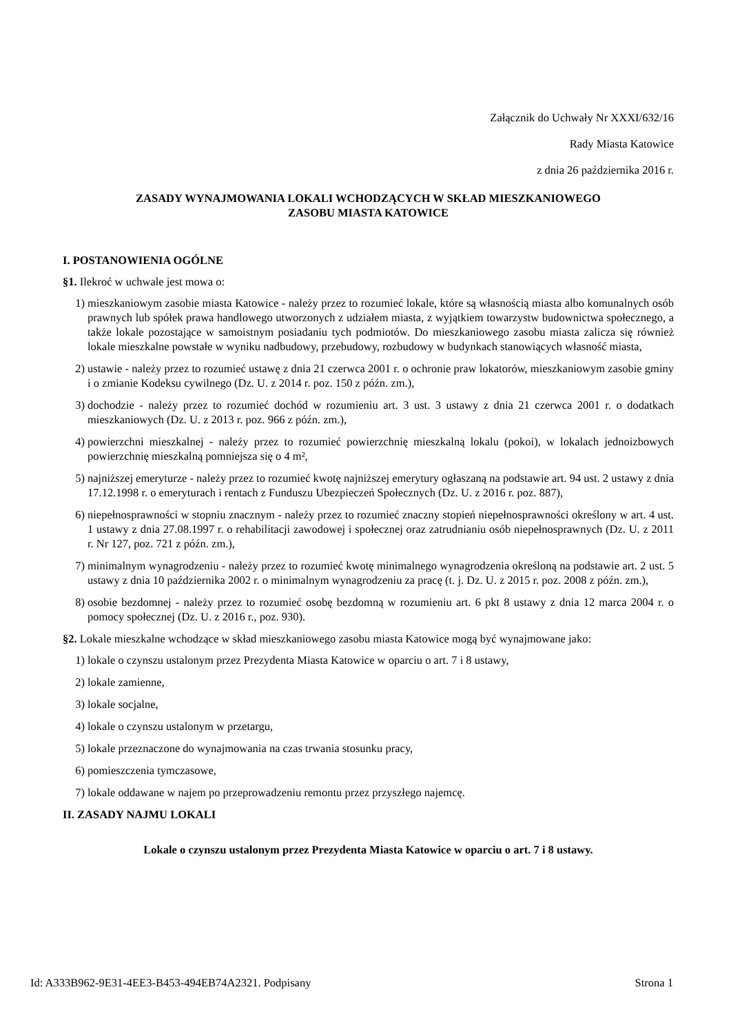Załącznik do Uchwały Nr XXXI/632/16
Rady Miasta Katowice
z dnia 26 października 2016 r.
ZASADY WYNAJMOWANIA LOKALI WCHODZĄCYCH W SKŁAD MIESZKANIOWEGO
ZASOBU MIASTA KATOWICE
I. POSTANOWIENIA OGÓLNE
§1. Ilekroć w uchwale jest mowa o:
1) mieszkaniowym zasobie miasta Katowice - należy przez to rozumieć lokale, które są własnością miasta albo komunalnych osób prawnych lub spółek prawa handlowego utworzonych z udziałem miasta, z wyjątkiem towarzystw budownictwa społecznego, a także lokale pozostające w samoistnym posiadaniu tych podmiotów. Do mieszkaniowego zasobu miasta zalicza się również lokale mieszkalne powstałe w wyniku nadbudowy, przebudowy, rozbudowy w budynkach stanowiących własność miasta,
2) ustawie - należy przez to rozumieć ustawę z dnia 21 czerwca 2001 r. o ochronie praw lokatorów, mieszkaniowym zasobie gminy i o zmianie Kodeksu cywilnego (Dz. U. z 2014 r. poz. 150 z późn. zm.),
3) dochodzie - należy przez to rozumieć dochód w rozumieniu art. 3 ust. 3 ustawy z dnia 21 czerwca 2001 r. o dodatkach mieszkaniowych (Dz. U. z 2013 r. poz. 966 z późn. zm.),
4) powierzchni mieszkalnej - należy przez to rozumieć powierzchnię mieszkalną lokalu (pokoi), w lokalach jednoizbowych powierzchnię mieszkalną pomniejsza się o 4 m²,
5) najniższej emeryturze - należy przez to rozumieć kwotę najniższej emerytury ogłaszaną na podstawie art. 94 ust. 2 ustawy z dnia 17.12.1998 r. o emeryturach i rentach z Funduszu Ubezpieczeń Społecznych (Dz. U. z 2016 r. poz. 887),
6) niepełnosprawności w stopniu znacznym - należy przez to rozumieć znaczny stopień niepełnosprawności określony w art. 4 ust. 1 ustawy z dnia 27.08.1997 r. o rehabilitacji zawodowej i społecznej oraz zatrudnianiu osób niepełnosprawnych (Dz. U. z 2011 r. Nr 127, poz. 721 z późn. zm.),
7) minimalnym wynagrodzeniu - należy przez to rozumieć kwotę minimalnego wynagrodzenia określoną na podstawie art. 2 ust. 5 ustawy z dnia 10 października 2002 r. o minimalnym wynagrodzeniu za pracę (t. j. Dz. U. z 2015 r. poz. 2008 z późn. zm.),
8) osobie bezdomnej - należy przez to rozumieć osobę bezdomną w rozumieniu art. 6 pkt 8 ustawy z dnia 12 marca 2004 r. o pomocy społecznej (Dz. U. z 2016 r., poz. 930).
§2. Lokale mieszkalne wchodzące w skład mieszkaniowego zasobu miasta Katowice mogą być wynajmowane jako:
1) lokale o czynszu ustalonym przez Prezydenta Miasta Katowice w oparciu o art. 7 i 8 ustawy,
2) lokale zamienne,
3) lokale socjalne,
4) lokale o czynszu ustalonym w przetargu,
5) lokale przeznaczone do wynajmowania na czas trwania stosunku pracy,
6) pomieszczenia tymczasowe,
7) lokale oddawane w najem po przeprowadzeniu remontu przez przyszłego najemcę.
II. ZASADY NAJMU LOKALI
Lokale o czynszu ustalonym przez Prezydenta Miasta Katowice w oparciu o art. 7 i 8 ustawy.
Id: A333B962-9E31-4EE3-B453-494EB74A2321. Podpisany Strona 1